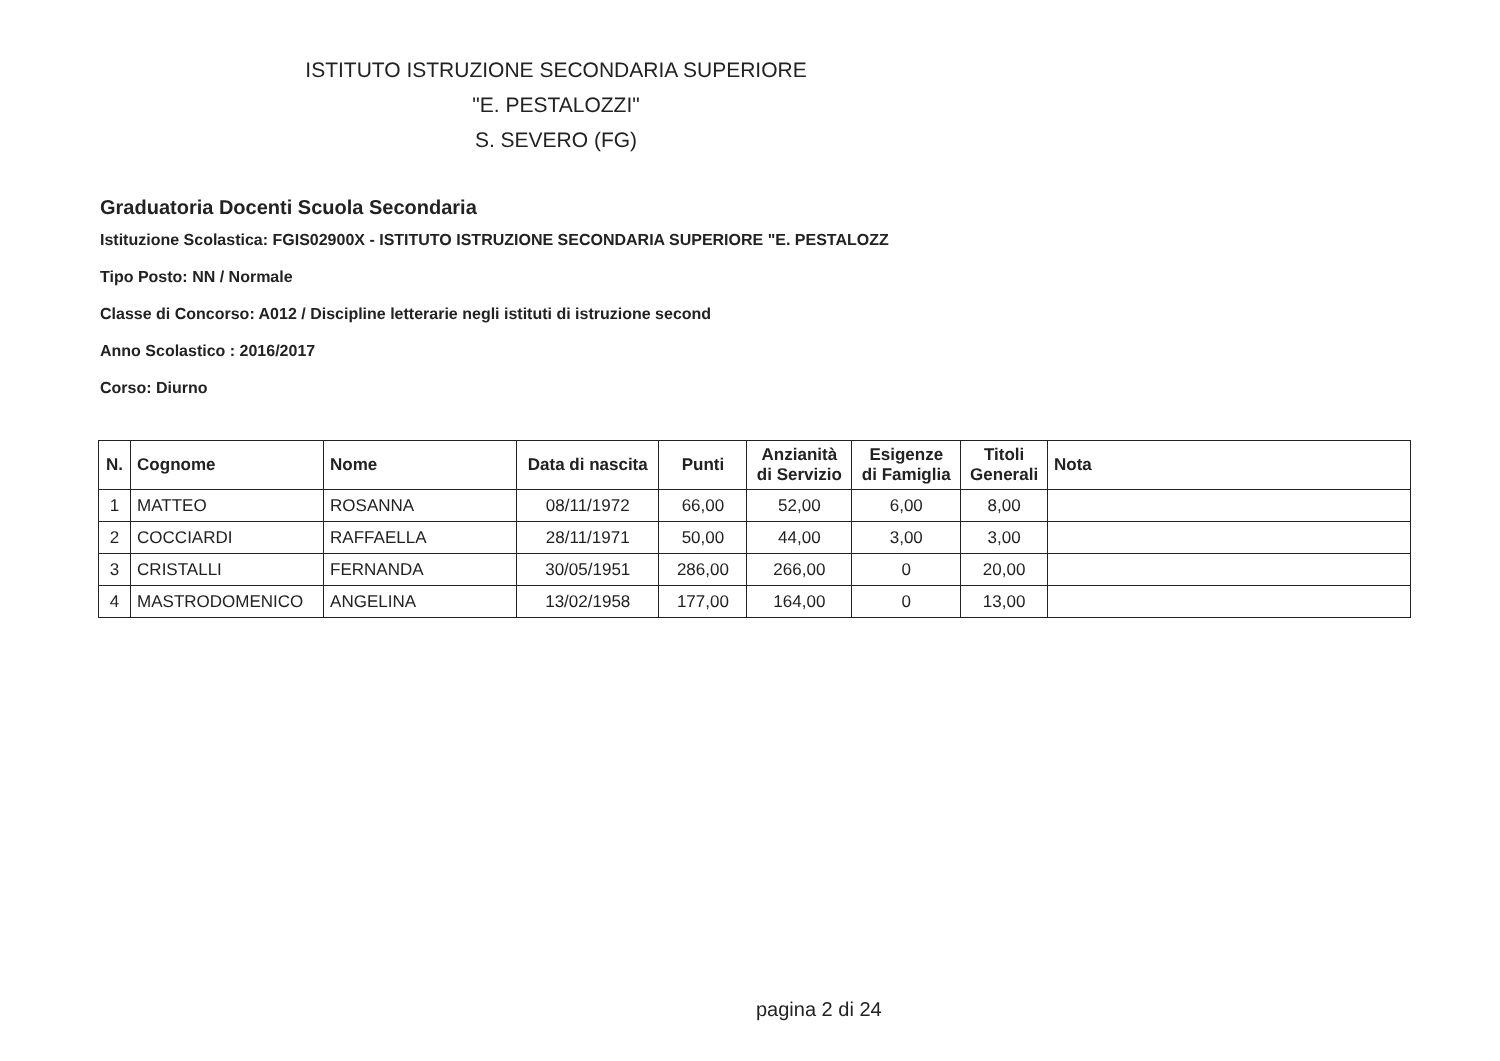ISTITUTO ISTRUZIONE SECONDARIA SUPERIORE
"E. PESTALOZZI"
S. SEVERO (FG)
Graduatoria Docenti Scuola Secondaria
Istituzione Scolastica: FGIS02900X - ISTITUTO ISTRUZIONE SECONDARIA SUPERIORE "E. PESTALOZZ
Tipo Posto: NN / Normale
Classe di Concorso: A012 / Discipline letterarie negli istituti di istruzione second
Anno Scolastico : 2016/2017
Corso: Diurno
| N. | Cognome | Nome | Data di nascita | Punti | Anzianità di Servizio | Esigenze di Famiglia | Titoli Generali | Nota |
| --- | --- | --- | --- | --- | --- | --- | --- | --- |
| 1 | MATTEO | ROSANNA | 08/11/1972 | 66,00 | 52,00 | 6,00 | 8,00 | |
| 2 | COCCIARDI | RAFFAELLA | 28/11/1971 | 50,00 | 44,00 | 3,00 | 3,00 | |
| 3 | CRISTALLI | FERNANDA | 30/05/1951 | 286,00 | 266,00 | 0 | 20,00 | |
| 4 | MASTRODOMENICO | ANGELINA | 13/02/1958 | 177,00 | 164,00 | 0 | 13,00 | |
pagina 2 di 24